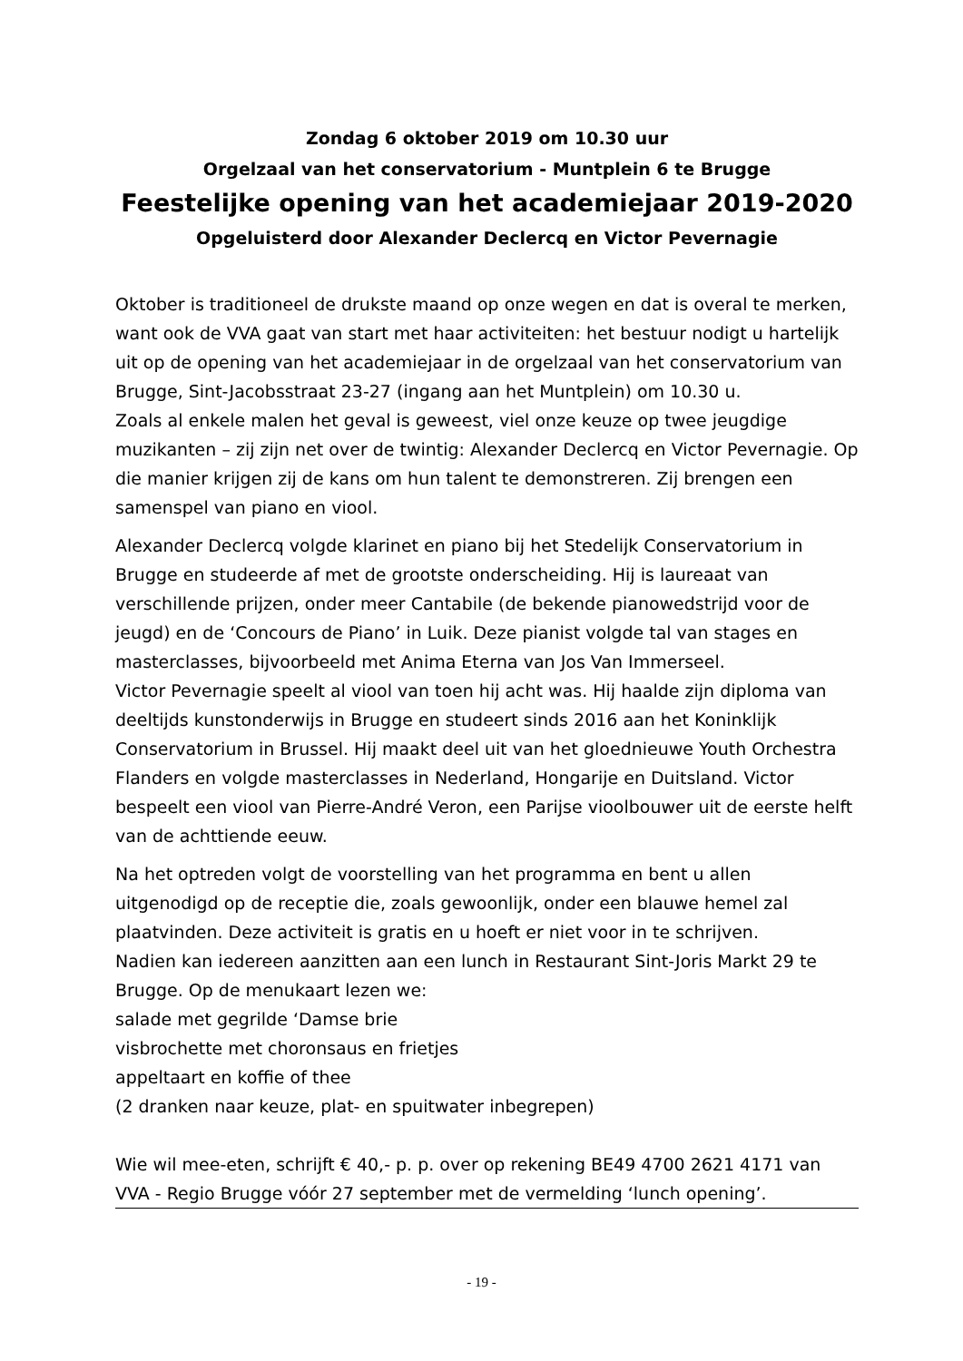Zondag 6 oktober 2019 om 10.30 uur
Orgelzaal van het conservatorium - Muntplein 6 te Brugge
Feestelijke opening van het academiejaar 2019-2020
Opgeluisterd door Alexander Declercq en Victor Pevernagie
Oktober is traditioneel de drukste maand op onze wegen en dat is overal te merken, want ook de VVA gaat van start met haar activiteiten: het bestuur nodigt u hartelijk uit op de opening van het academiejaar in de orgelzaal van het conservatorium van Brugge, Sint-Jacobsstraat 23-27 (ingang aan het Muntplein) om 10.30 u.
Zoals al enkele malen het geval is geweest, viel onze keuze op twee jeugdige muzikanten – zij zijn net over de twintig: Alexander Declercq en Victor Pevernagie. Op die manier krijgen zij de kans om hun talent te demonstreren. Zij brengen een samenspel van piano en viool.
Alexander Declercq volgde klarinet en piano bij het Stedelijk Conservatorium in Brugge en studeerde af met de grootste onderscheiding. Hij is laureaat van verschillende prijzen, onder meer Cantabile (de bekende pianowedstrijd voor de jeugd) en de ‘Concours de Piano’ in Luik. Deze pianist volgde tal van stages en masterclasses, bijvoorbeeld met Anima Eterna van Jos Van Immerseel.
Victor Pevernagie speelt al viool van toen hij acht was. Hij haalde zijn diploma van deeltijds kunstonderwijs in Brugge en studeert sinds 2016 aan het Koninklijk Conservatorium in Brussel. Hij maakt deel uit van het gloednieuwe Youth Orchestra Flanders en volgde masterclasses in Nederland, Hongarije en Duitsland. Victor bespeelt een viool van Pierre-André Veron, een Parijse vioolbouwer uit de eerste helft van de achttiende eeuw.
Na het optreden volgt de voorstelling van het programma en bent u allen uitgenodigd op de receptie die, zoals gewoonlijk, onder een blauwe hemel zal plaatvinden. Deze activiteit is gratis en u hoeft er niet voor in te schrijven.
Nadien kan iedereen aanzitten aan een lunch in Restaurant Sint-Joris Markt 29 te Brugge. Op de menukaart lezen we:
salade met gegrilde ‘Damse brie
visbrochette met choronsaus en frietjes
appeltaart en koffie of thee
(2 dranken naar keuze, plat- en spuitwater inbegrepen)
Wie wil mee-eten, schrijft € 40,- p. p. over op rekening BE49 4700 2621 4171 van VVA - Regio Brugge vóór 27 september met de vermelding ‘lunch opening’.
- 19 -